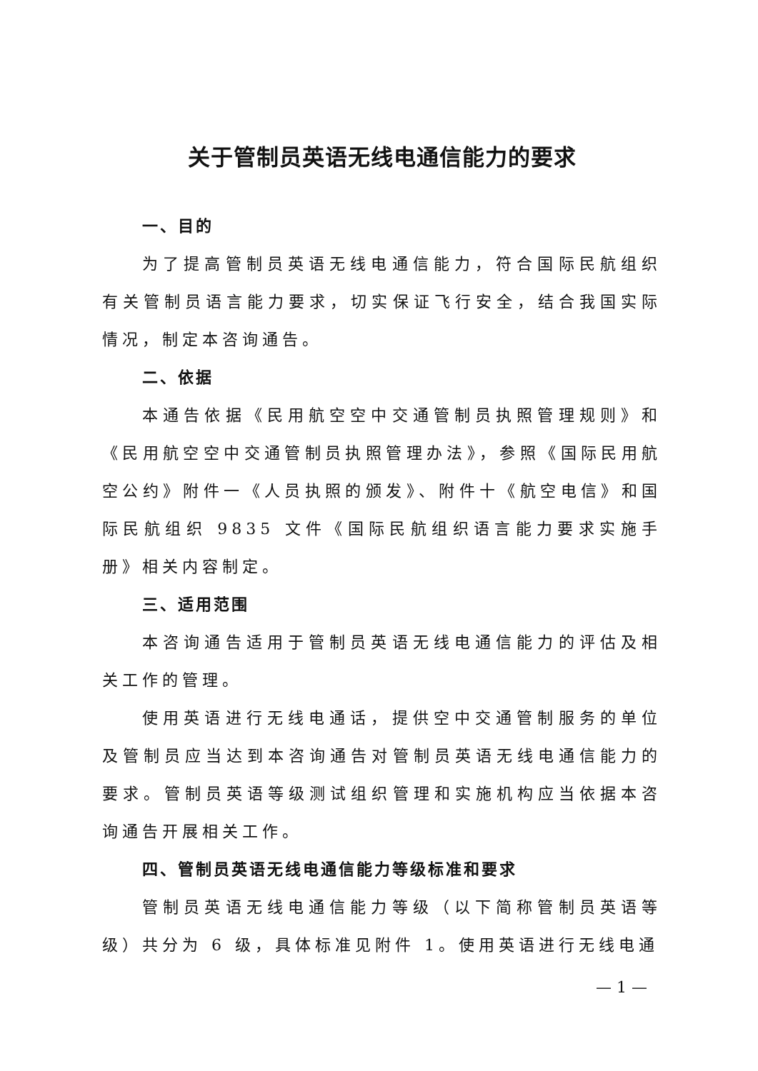关于管制员英语无线电通信能力的要求
一、目的
为了提高管制员英语无线电通信能力，符合国际民航组织有关管制员语言能力要求，切实保证飞行安全，结合我国实际情况，制定本咨询通告。
二、依据
本通告依据《民用航空空中交通管制员执照管理规则》和《民用航空空中交通管制员执照管理办法》，参照《国际民用航空公约》附件一《人员执照的颁发》、附件十《航空电信》和国际民航组织 9835 文件《国际民航组织语言能力要求实施手册》相关内容制定。
三、适用范围
本咨询通告适用于管制员英语无线电通信能力的评估及相关工作的管理。
使用英语进行无线电通话，提供空中交通管制服务的单位及管制员应当达到本咨询通告对管制员英语无线电通信能力的要求。管制员英语等级测试组织管理和实施机构应当依据本咨询通告开展相关工作。
四、管制员英语无线电通信能力等级标准和要求
管制员英语无线电通信能力等级（以下简称管制员英语等级）共分为 6 级，具体标准见附件 1。使用英语进行无线电通
— 1 —